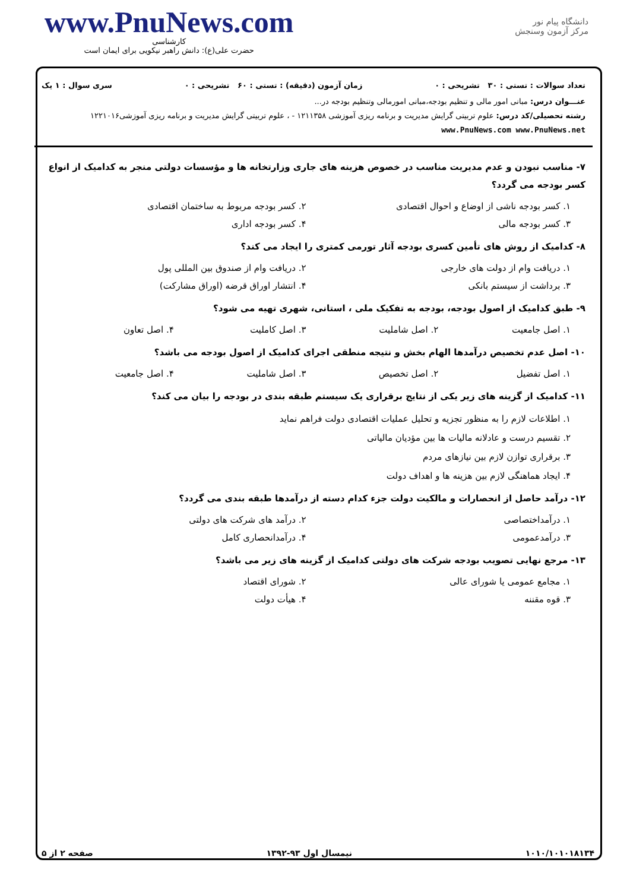www.PnuNews.com
کارشناسی
حضرت علی(ع): دانش راهبر نیکویی برای ایمان است
دانشگاه پیام نور
مرکز آزمون وسنجش
تعداد سوالات : تستی : ۳۰ تشریحی : ۰ زمان آزمون (دقیقه) : تستی : ۶۰ تشریحی : ۰ سری سوال : ۱ یک
عنـــوان درس: مبانی امور مالی و تنظیم بودجه،مبانی امورمالی وتنظیم بودجه در...
رشته تحصیلی/کد درس: علوم تربیتی گرایش مدیریت و برنامه ریزی آموزشی ۱۲۱۱۳۵۸ - ، علوم تربیتی گرایش مدیریت و برنامه ریزی آموزشی۱۲۲۱۰۱۶ www.PnuNews.com www.PnuNews.net
۷- مناسب نبودن و عدم مدیریت مناسب در خصوص هزینه های جاری وزارتخانه ها و مؤسسات دولتی منجر به کدامیک از انواع کسر بودجه می گردد؟
۱. کسر بودجه ناشی از اوضاع و احوال اقتصادی
۲. کسر بودجه مربوط به ساختمان اقتصادی
۳. کسر بودجه مالی ۴. کسر بودجه اداری
۸- کدامیک از روش های تأمین کسری بودجه آثار تورمی کمتری را ایجاد می کند؟
۱. دریافت وام از دولت های خارجی
۲. دریافت وام از صندوق بین المللی پول
۳. برداشت از سیستم بانکی ۴. انتشار اوراق قرضه (اوراق مشارکت)
۹- طبق کدامیک از اصول بودجه، بودجه به تفکیک ملی ، استانی، شهری تهیه می شود؟
۱. اصل جامعیت ۲. اصل شاملیت ۳. اصل کاملیت ۴. اصل تعاون
۱۰- اصل عدم تخصیص درآمدها الهام بخش و نتیجه منطقی اجرای کدامیک از اصول بودجه می باشد؟
۱. اصل تفضیل ۲. اصل تخصیص ۳. اصل شاملیت ۴. اصل جامعیت
۱۱- کدامیک از گزینه های زیر یکی از نتایج برقراری یک سیستم طبقه بندی در بودجه را بیان می کند؟
۱. اطلاعات لازم را به منظور تجزیه و تحلیل عملیات اقتصادی دولت فراهم نماید
۲. تقسیم درست و عادلانه مالیات ها بین مؤدیان مالیاتی
۳. برقراری توازن لازم بین نیازهای مردم
۴. ایجاد هماهنگی لازم بین هزینه ها و اهداف دولت
۱۲- درآمد حاصل از انحصارات و مالکیت دولت جزء کدام دسته از درآمدها طبقه بندی می گردد؟
۱. درآمداختصاصی ۲. درآمد های شرکت های دولتی
۳. درآمدعمومی ۴. درآمدانحصاری کامل
۱۳- مرجع نهایی تصویب بودجه شرکت های دولتی کدامیک از گزینه های زیر می باشد؟
۱. مجامع عمومی یا شورای عالی ۲. شورای اقتصاد
۳. قوه مقننه ۴. هیأت دولت
۱۰۱۰/۱۰۱۰۱۸۱۳۴ نیمسال اول ۹۳-۱۳۹۲ صفحه ۲ از ۵